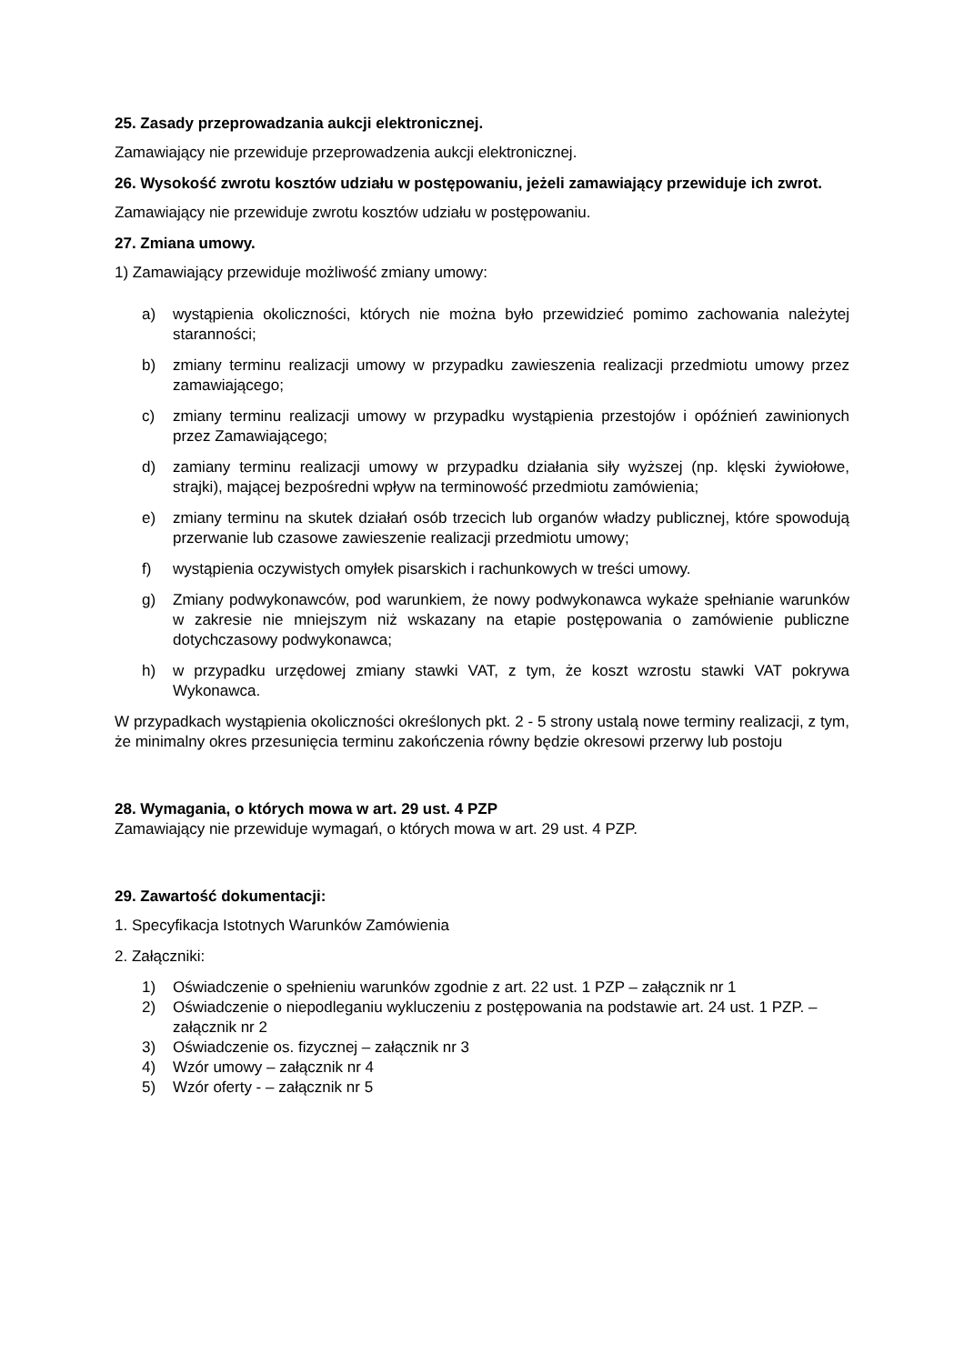25. Zasady przeprowadzania aukcji elektronicznej.
Zamawiający nie przewiduje przeprowadzenia aukcji elektronicznej.
26. Wysokość zwrotu kosztów udziału w postępowaniu, jeżeli zamawiający przewiduje ich zwrot.
Zamawiający nie przewiduje zwrotu kosztów udziału w postępowaniu.
27. Zmiana umowy.
1) Zamawiający przewiduje możliwość zmiany umowy:
a) wystąpienia okoliczności, których nie można było przewidzieć pomimo zachowania należytej staranności;
b) zmiany terminu realizacji umowy w przypadku zawieszenia realizacji przedmiotu umowy przez zamawiającego;
c) zmiany terminu realizacji umowy w przypadku wystąpienia przestojów i opóźnień zawinionych przez Zamawiającego;
d) zamiany terminu realizacji umowy w przypadku działania siły wyższej (np. klęski żywiołowe, strajki), mającej bezpośredni wpływ na terminowość przedmiotu zamówienia;
e) zmiany terminu na skutek działań osób trzecich lub organów władzy publicznej, które spowodują przerwanie lub czasowe zawieszenie realizacji przedmiotu umowy;
f) wystąpienia oczywistych omyłek pisarskich i rachunkowych w treści umowy.
g) Zmiany podwykonawców, pod warunkiem, że nowy podwykonawca wykaże spełnianie warunków w zakresie nie mniejszym niż wskazany na etapie postępowania o zamówienie publiczne dotychczasowy podwykonawca;
h) w przypadku urzędowej zmiany stawki VAT, z tym, że koszt wzrostu stawki VAT pokrywa Wykonawca.
W przypadkach wystąpienia okoliczności określonych pkt. 2 - 5 strony ustalą nowe terminy realizacji, z tym, że minimalny okres przesunięcia terminu zakończenia równy będzie okresowi przerwy lub postoju
28. Wymagania, o których mowa w art. 29 ust. 4 PZP
Zamawiający nie przewiduje wymagań, o których mowa w art. 29 ust. 4 PZP.
29. Zawartość dokumentacji:
1. Specyfikacja Istotnych Warunków Zamówienia
2. Załączniki:
1) Oświadczenie o spełnieniu warunków zgodnie z art. 22 ust. 1 PZP – załącznik nr 1
2) Oświadczenie o niepodleganiu wykluczeniu z postępowania na podstawie art. 24 ust. 1 PZP. – załącznik nr 2
3) Oświadczenie os. fizycznej – załącznik nr 3
4) Wzór umowy – załącznik nr 4
5) Wzór oferty - – załącznik nr 5